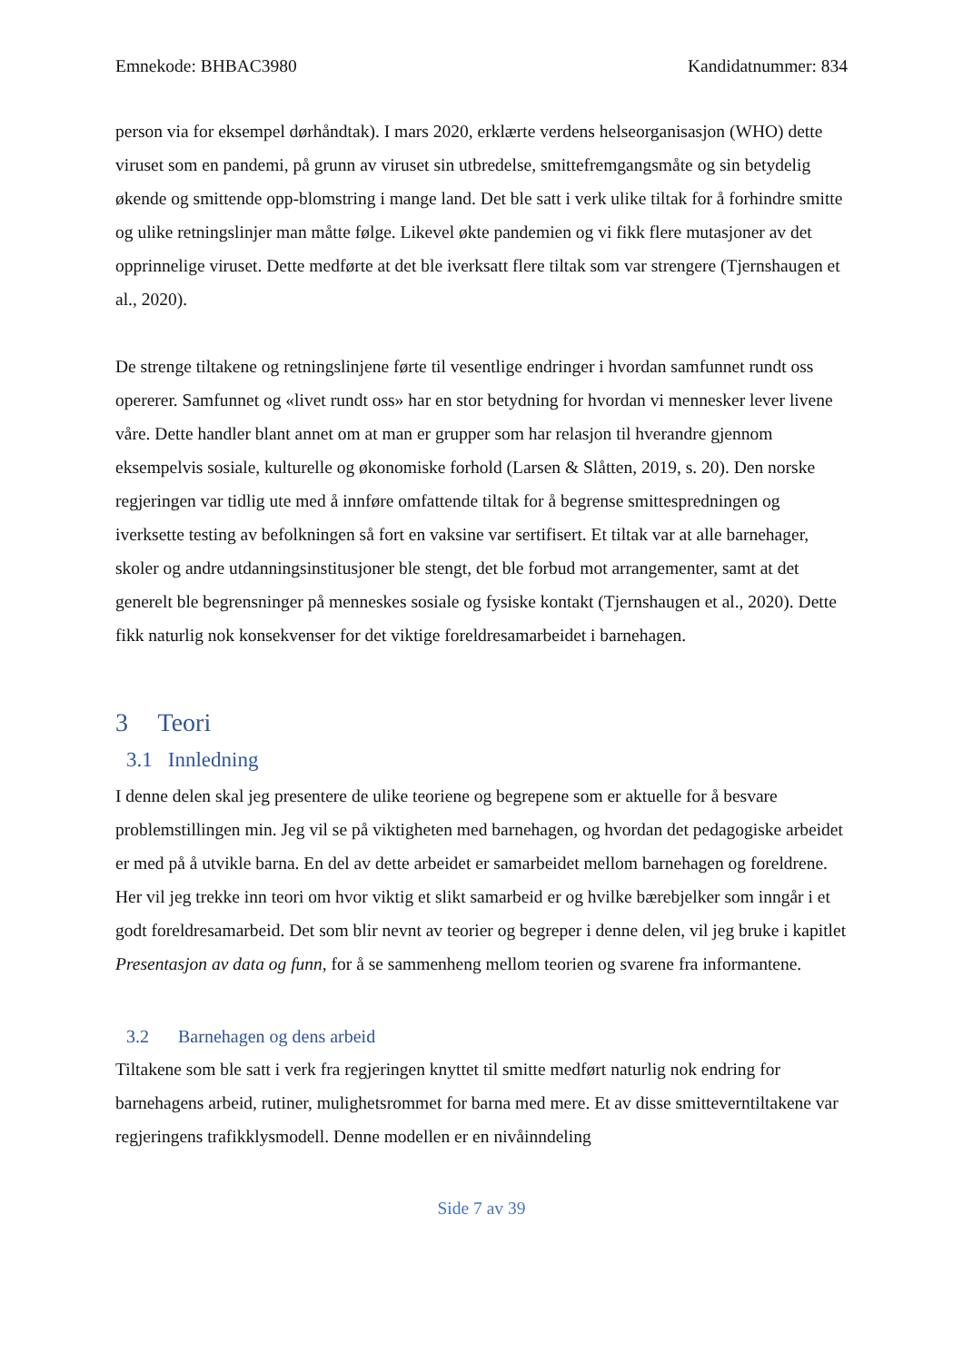Emnekode: BHBAC3980 Kandidatnummer: 834
person via for eksempel dørhåndtak). I mars 2020, erklærte verdens helseorganisasjon (WHO) dette viruset som en pandemi, på grunn av viruset sin utbredelse, smittefremgangsmåte og sin betydelig økende og smittende opp-blomstring i mange land. Det ble satt i verk ulike tiltak for å forhindre smitte og ulike retningslinjer man måtte følge. Likevel økte pandemien og vi fikk flere mutasjoner av det opprinnelige viruset. Dette medførte at det ble iverksatt flere tiltak som var strengere (Tjernshaugen et al., 2020).
De strenge tiltakene og retningslinjene førte til vesentlige endringer i hvordan samfunnet rundt oss opererer. Samfunnet og «livet rundt oss» har en stor betydning for hvordan vi mennesker lever livene våre. Dette handler blant annet om at man er grupper som har relasjon til hverandre gjennom eksempelvis sosiale, kulturelle og økonomiske forhold (Larsen & Slåtten, 2019, s. 20). Den norske regjeringen var tidlig ute med å innføre omfattende tiltak for å begrense smittespredningen og iverksette testing av befolkningen så fort en vaksine var sertifisert. Et tiltak var at alle barnehager, skoler og andre utdanningsinstitusjoner ble stengt, det ble forbud mot arrangementer, samt at det generelt ble begrensninger på menneskes sosiale og fysiske kontakt (Tjernshaugen et al., 2020). Dette fikk naturlig nok konsekvenser for det viktige foreldresamarbeidet i barnehagen.
3 Teori
3.1 Innledning
I denne delen skal jeg presentere de ulike teoriene og begrepene som er aktuelle for å besvare problemstillingen min. Jeg vil se på viktigheten med barnehagen, og hvordan det pedagogiske arbeidet er med på å utvikle barna. En del av dette arbeidet er samarbeidet mellom barnehagen og foreldrene. Her vil jeg trekke inn teori om hvor viktig et slikt samarbeid er og hvilke bærebjelker som inngår i et godt foreldresamarbeid. Det som blir nevnt av teorier og begreper i denne delen, vil jeg bruke i kapitlet Presentasjon av data og funn, for å se sammenheng mellom teorien og svarene fra informantene.
3.2 Barnehagen og dens arbeid
Tiltakene som ble satt i verk fra regjeringen knyttet til smitte medført naturlig nok endring for barnehagens arbeid, rutiner, mulighetsrommet for barna med mere. Et av disse smitteverntiltakene var regjeringens trafikklysmodell. Denne modellen er en nivåinndeling
Side 7 av 39